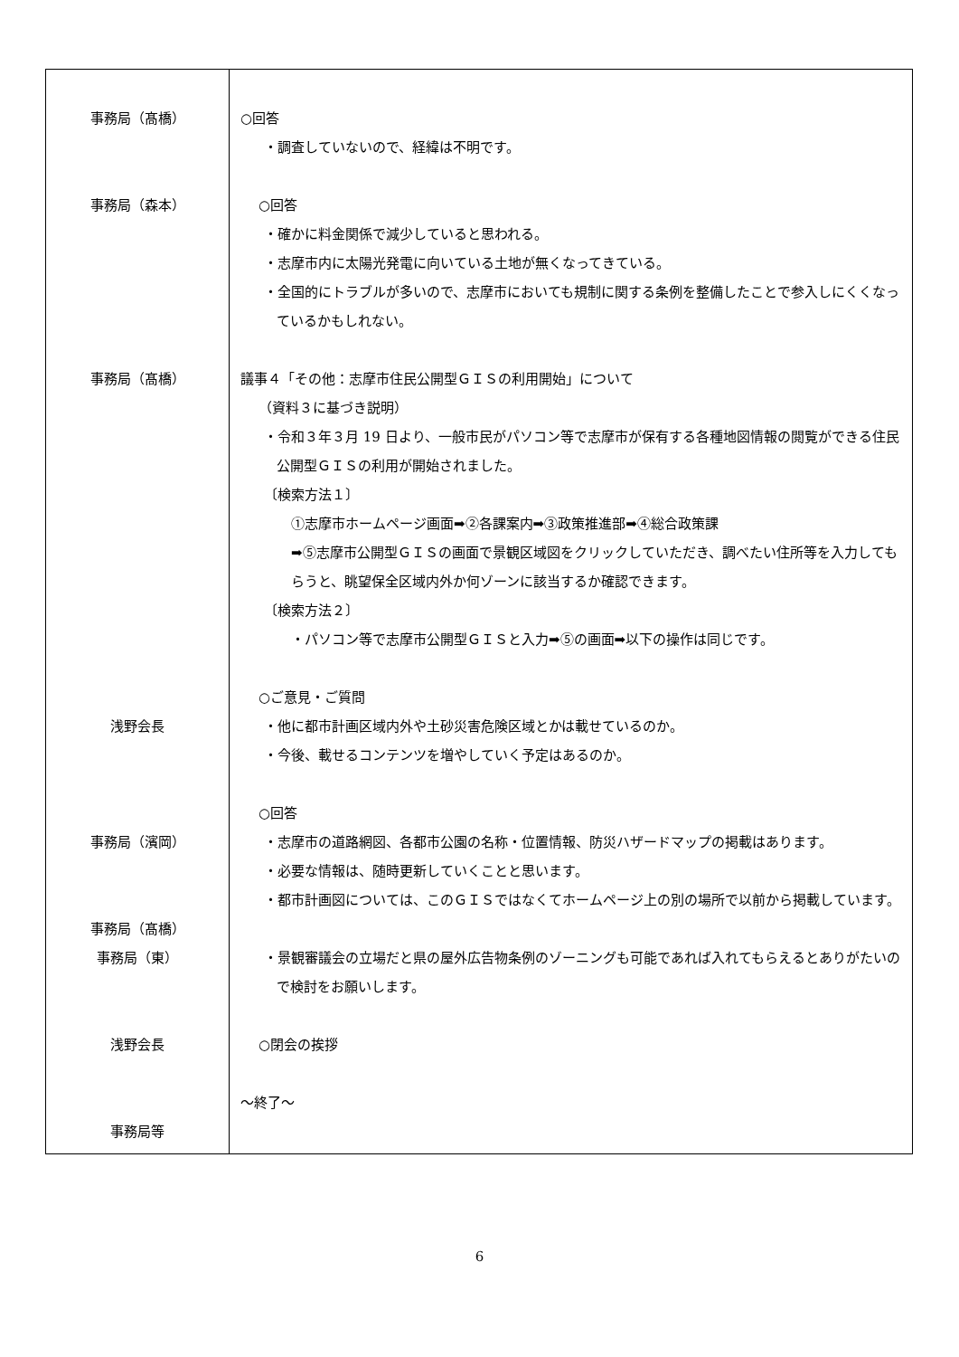| 事務局（髙橋） 事務局（森本） 事務局（髙橋） 浅野会長 事務局（濱岡） 事務局（髙橋） 事務局（東） 浅野会長 事務局等 | ○回答 ・調査していないので、経緯は不明です。 ○回答 ・確かに料金関係で減少していると思われる。 ・志摩市内に太陽光発電に向いている土地が無くなってきている。 ・全国的にトラブルが多いので、志摩市においても規制に関する条例を整備したことで参入しにくくなっているかもしれない。 議事４「その他：志摩市住民公開型ＧＩＳの利用開始」について （資料３に基づき説明） ・令和３年３月 19 日より、一般市民がパソコン等で志摩市が保有する各種地図情報の閲覧ができる住民公開型ＧＩＳの利用が開始されました。 〔検索方法１〕 ①志摩市ホームページ画面➡②各課案内➡③政策推進部➡④総合政策課 ➡⑤志摩市公開型ＧＩＳの画面で景観区域図をクリックしていただき、調べたい住所等を入力してもらうと、眺望保全区域内外か何ゾーンに該当するか確認できます。 〔検索方法２〕 ・パソコン等で志摩市公開型ＧＩＳと入力➡⑤の画面➡以下の操作は同じです。 ○ご意見・ご質問 ・他に都市計画区域内外や土砂災害危険区域とかは載せているのか。 ・今後、載せるコンテンツを増やしていく予定はあるのか。 ○回答 ・志摩市の道路網図、各都市公園の名称・位置情報、防災ハザードマップの掲載はあります。 ・必要な情報は、随時更新していくことと思います。 ・都市計画図については、このＧＩＳではなくてホームページ上の別の場所で以前から掲載しています。 ・景観審議会の立場だと県の屋外広告物条例のゾーニングも可能であれば入れてもらえるとありがたいので検討をお願いします。 ○閉会の挨拶 ～終了～ |
6